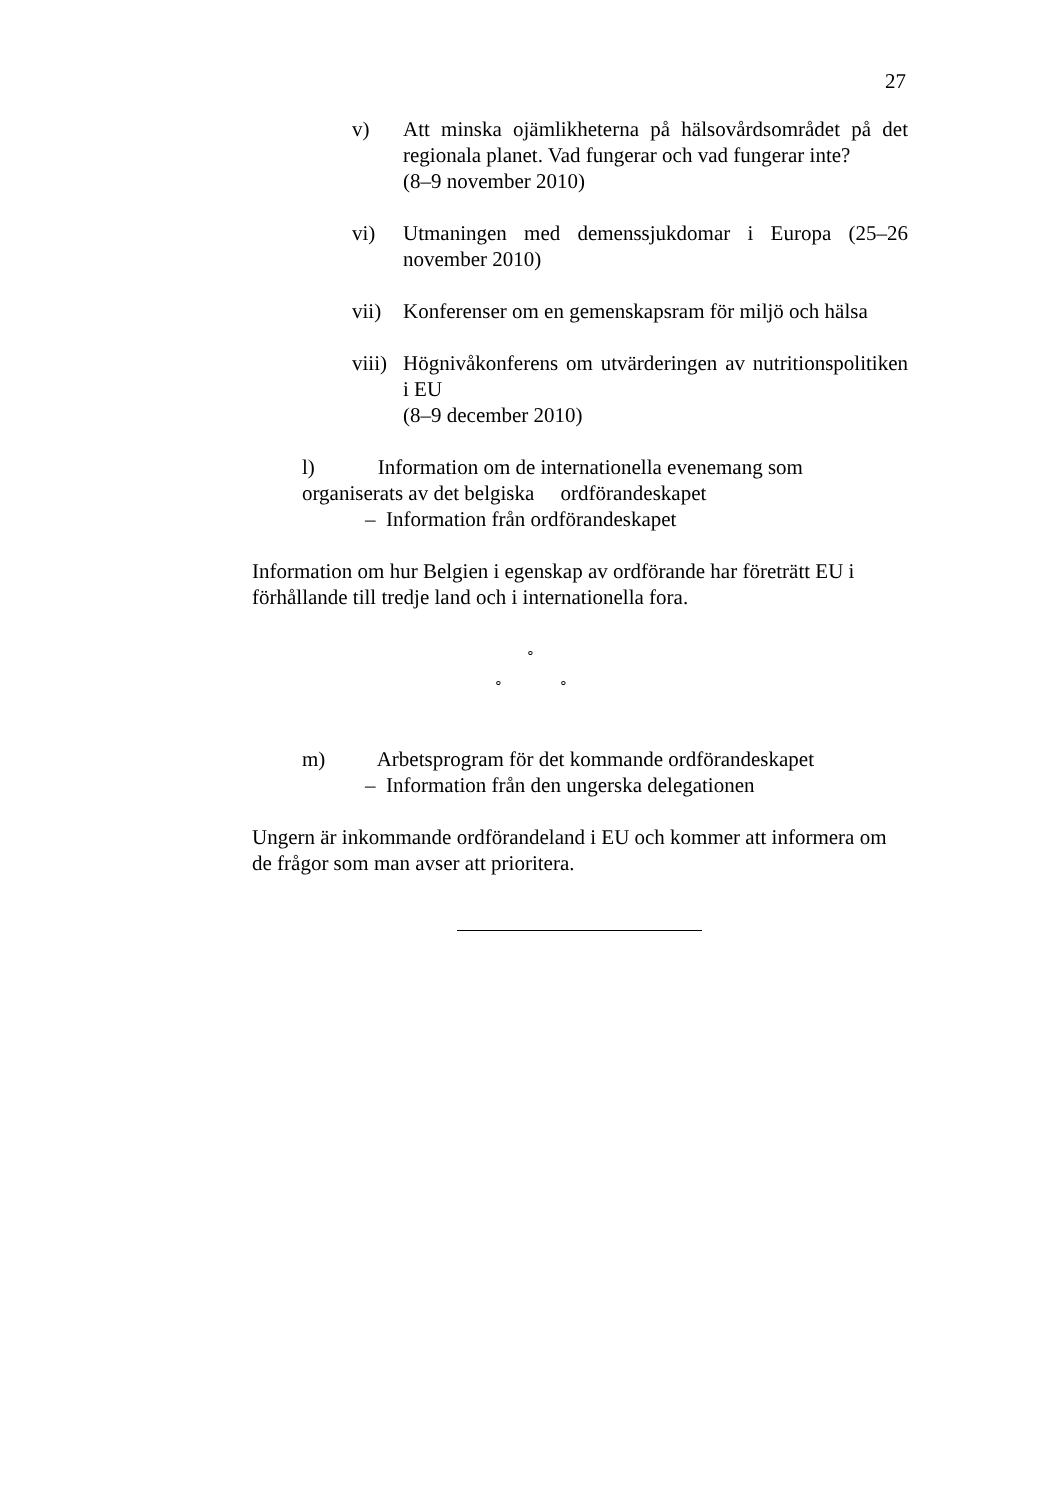27
v) Att minska ojämlikheterna på hälsovårdsområdet på det regionala planet. Vad fungerar och vad fungerar inte?
(8–9 november 2010)
vi) Utmaningen med demenssjukdomar i Europa (25–26 november 2010)
vii) Konferenser om en gemenskapsram för miljö och hälsa
viii)
Högnivåkonferens om utvärderingen av nutritionspolitiken i EU
(8–9 december 2010)
l) Information om de internationella evenemang som organiserats av det belgiska ordförandeskapet
– Information från ordförandeskapet
Information om hur Belgien i egenskap av ordförande har företrätt EU i förhållande till tredje land och i internationella fora.
∘
∘ ∘
m) Arbetsprogram för det kommande ordförandeskapet
– Information från den ungerska delegationen
Ungern är inkommande ordförandeland i EU och kommer att informera om de frågor som man avser att prioritera.